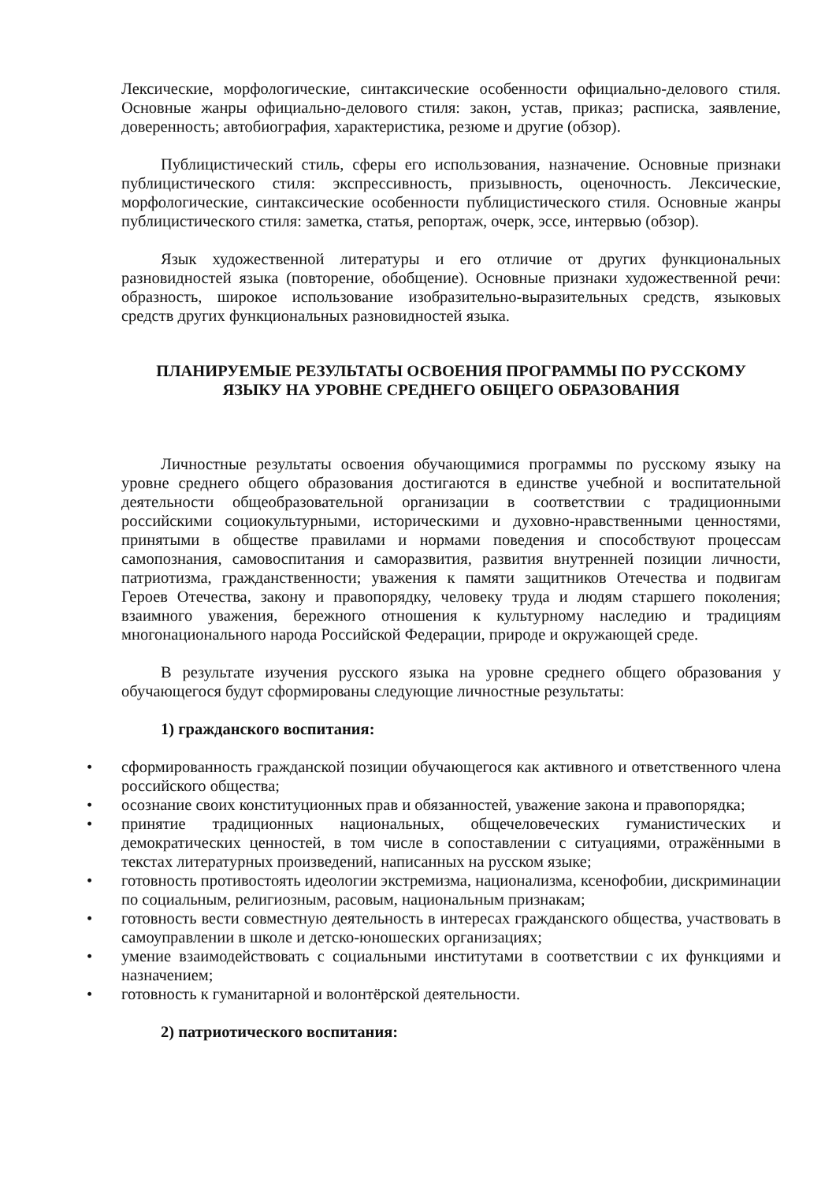Лексические, морфологические, синтаксические особенности официально-делового стиля. Основные жанры официально-делового стиля: закон, устав, приказ; расписка, заявление, доверенность; автобиография, характеристика, резюме и другие (обзор).
Публицистический стиль, сферы его использования, назначение. Основные признаки публицистического стиля: экспрессивность, призывность, оценочность. Лексические, морфологические, синтаксические особенности публицистического стиля. Основные жанры публицистического стиля: заметка, статья, репортаж, очерк, эссе, интервью (обзор).
Язык художественной литературы и его отличие от других функциональных разновидностей языка (повторение, обобщение). Основные признаки художественной речи: образность, широкое использование изобразительно-выразительных средств, языковых средств других функциональных разновидностей языка.
ПЛАНИРУЕМЫЕ РЕЗУЛЬТАТЫ ОСВОЕНИЯ ПРОГРАММЫ ПО РУССКОМУ
ЯЗЫКУ НА УРОВНЕ СРЕДНЕГО ОБЩЕГО ОБРАЗОВАНИЯ
Личностные результаты освоения обучающимися программы по русскому языку на уровне среднего общего образования достигаются в единстве учебной и воспитательной деятельности общеобразовательной организации в соответствии с традиционными российскими социокультурными, историческими и духовно-нравственными ценностями, принятыми в обществе правилами и нормами поведения и способствуют процессам самопознания, самовоспитания и саморазвития, развития внутренней позиции личности, патриотизма, гражданственности; уважения к памяти защитников Отечества и подвигам Героев Отечества, закону и правопорядку, человеку труда и людям старшего поколения; взаимного уважения, бережного отношения к культурному наследию и традициям многонационального народа Российской Федерации, природе и окружающей среде.
В результате изучения русского языка на уровне среднего общего образования у обучающегося будут сформированы следующие личностные результаты:
1) гражданского воспитания:
• сформированность гражданской позиции обучающегося как активного и ответственного члена российского общества;
• осознание своих конституционных прав и обязанностей, уважение закона и правопорядка;
• принятие традиционных национальных, общечеловеческих гуманистических и демократических ценностей, в том числе в сопоставлении с ситуациями, отражёнными в текстах литературных произведений, написанных на русском языке;
• готовность противостоять идеологии экстремизма, национализма, ксенофобии, дискриминации по социальным, религиозным, расовым, национальным признакам;
• готовность вести совместную деятельность в интересах гражданского общества, участвовать в самоуправлении в школе и детско-юношеских организациях;
• умение взаимодействовать с социальными институтами в соответствии с их функциями и назначением;
• готовность к гуманитарной и волонтёрской деятельности.
2) патриотического воспитания: